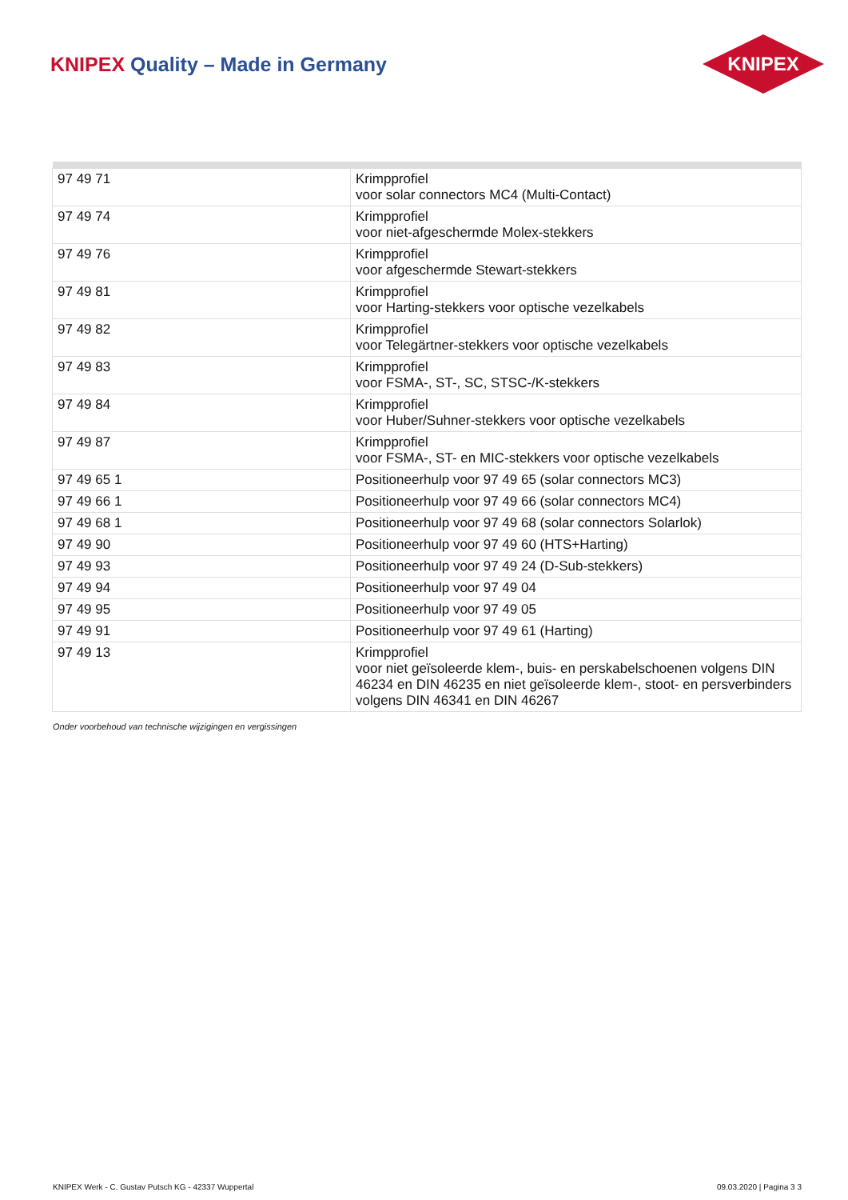KNIPEX Quality – Made in Germany
KNIPEX
| 97 49 71 | Krimpprofiel voor solar connectors MC4 (Multi-Contact) |
| 97 49 74 | Krimpprofiel voor niet-afgeschermde Molex-stekkers |
| 97 49 76 | Krimpprofiel voor afgeschermde Stewart-stekkers |
| 97 49 81 | Krimpprofiel voor Harting-stekkers voor optische vezelkabels |
| 97 49 82 | Krimpprofiel voor Telegärtner-stekkers voor optische vezelkabels |
| 97 49 83 | Krimpprofiel voor FSMA-, ST-, SC, STSC-/K-stekkers |
| 97 49 84 | Krimpprofiel voor Huber/Suhner-stekkers voor optische vezelkabels |
| 97 49 87 | Krimpprofiel voor FSMA-, ST- en MIC-stekkers voor optische vezelkabels |
| 97 49 65 1 | Positioneerhulp voor 97 49 65 (solar connectors MC3) |
| 97 49 66 1 | Positioneerhulp voor 97 49 66 (solar connectors MC4) |
| 97 49 68 1 | Positioneerhulp voor 97 49 68 (solar connectors Solarlok) |
| 97 49 90 | Positioneerhulp voor 97 49 60 (HTS+Harting) |
| 97 49 93 | Positioneerhulp voor 97 49 24 (D-Sub-stekkers) |
| 97 49 94 | Positioneerhulp voor 97 49 04 |
| 97 49 95 | Positioneerhulp voor 97 49 05 |
| 97 49 91 | Positioneerhulp voor 97 49 61 (Harting) |
| 97 49 13 | Krimpprofiel voor niet geïsoleerde klem-, buis- en perskabelschoenen volgens DIN 46234 en DIN 46235 en niet geïsoleerde klem-, stoot- en persverbinders volgens DIN 46341 en DIN 46267 |
Onder voorbehoud van technische wijzigingen en vergissingen
KNIPEX Werk - C. Gustav Putsch KG - 42337 Wuppertal 09.03.2020 | Pagina 3 3